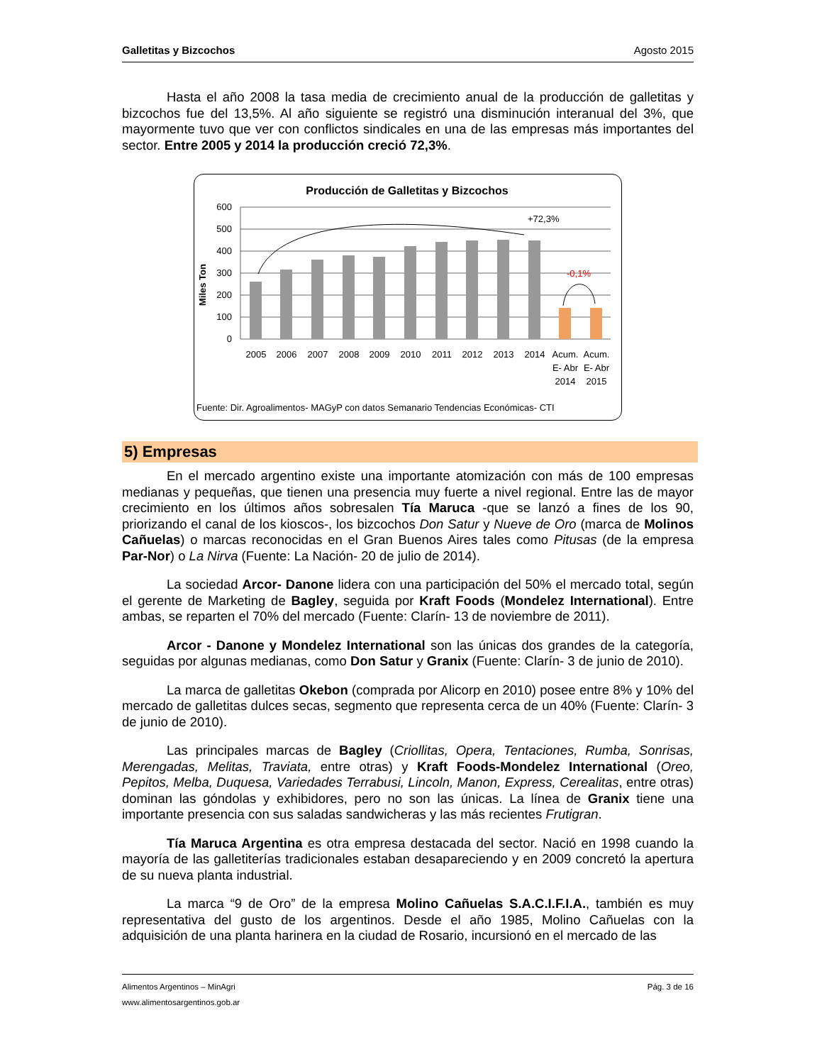Galletitas y Bizcochos Agosto 2015
Hasta el año 2008 la tasa media de crecimiento anual de la producción de galletitas y bizcochos fue del 13,5%. Al año siguiente se registró una disminución interanual del 3%, que mayormente tuvo que ver con conflictos sindicales en una de las empresas más importantes del sector. Entre 2005 y 2014 la producción creció 72,3%.
Producción de Galletitas y Bizcochos
600
500
400
300
200
100
0
Miles Ton
+72,3%
-0,1%
2005
2006
2007
2008
2009
2010
2011
2012
2013
2014
Acum.
E- Abr
2014
Acum.
E- Abr
2015
Fuente: Dir. Agroalimentos- MAGyP con datos Semanario Tendencias Económicas- CTI
5) Empresas
En el mercado argentino existe una importante atomización con más de 100 empresas medianas y pequeñas, que tienen una presencia muy fuerte a nivel regional. Entre las de mayor crecimiento en los últimos años sobresalen Tía Maruca -que se lanzó a fines de los 90, priorizando el canal de los kioscos-, los bizcochos Don Satur y Nueve de Oro (marca de Molinos Cañuelas) o marcas reconocidas en el Gran Buenos Aires tales como Pitusas (de la empresa Par-Nor) o La Nirva (Fuente: La Nación- 20 de julio de 2014).
La sociedad Arcor- Danone lidera con una participación del 50% el mercado total, según el gerente de Marketing de Bagley, seguida por Kraft Foods (Mondelez International). Entre ambas, se reparten el 70% del mercado (Fuente: Clarín- 13 de noviembre de 2011).
Arcor - Danone y Mondelez International son las únicas dos grandes de la categoría, seguidas por algunas medianas, como Don Satur y Granix (Fuente: Clarín- 3 de junio de 2010).
La marca de galletitas Okebon (comprada por Alicorp en 2010) posee entre 8% y 10% del mercado de galletitas dulces secas, segmento que representa cerca de un 40% (Fuente: Clarín- 3 de junio de 2010).
Las principales marcas de Bagley (Criollitas, Opera, Tentaciones, Rumba, Sonrisas, Merengadas, Melitas, Traviata, entre otras) y Kraft Foods-Mondelez International (Oreo, Pepitos, Melba, Duquesa, Variedades Terrabusi, Lincoln, Manon, Express, Cerealitas, entre otras) dominan las góndolas y exhibidores, pero no son las únicas. La línea de Granix tiene una importante presencia con sus saladas sandwicheras y las más recientes Frutigran.
Tía Maruca Argentina es otra empresa destacada del sector. Nació en 1998 cuando la mayoría de las galletiterías tradicionales estaban desapareciendo y en 2009 concretó la apertura de su nueva planta industrial.
La marca “9 de Oro” de la empresa Molino Cañuelas S.A.C.I.F.I.A., también es muy representativa del gusto de los argentinos. Desde el año 1985, Molino Cañuelas con la adquisición de una planta harinera en la ciudad de Rosario, incursionó en el mercado de las
Alimentos Argentinos – MinAgri Pág. 3 de 16
www.alimentosargentinos.gob.ar